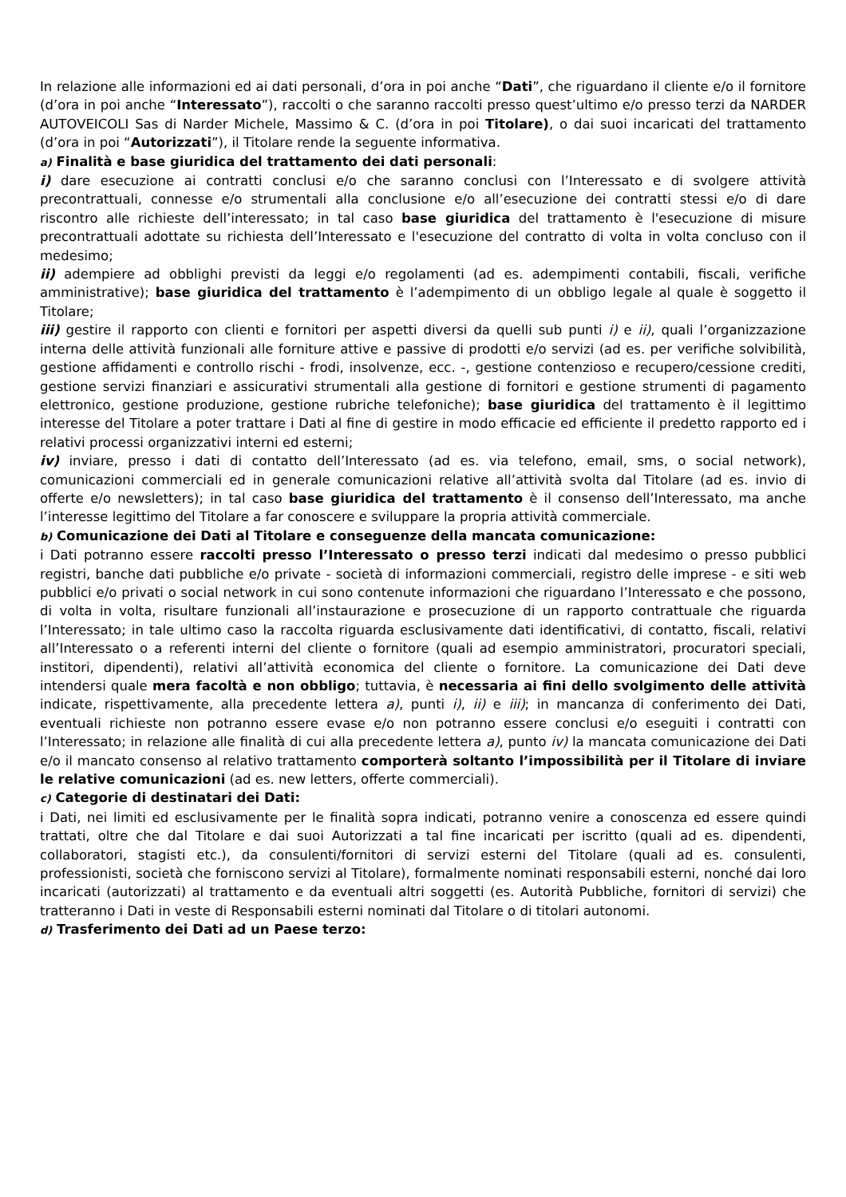In relazione alle informazioni ed ai dati personali, d’ora in poi anche “Dati”, che riguardano il cliente e/o il fornitore (d’ora in poi anche “Interessato”), raccolti o che saranno raccolti presso quest’ultimo e/o presso terzi da NARDER AUTOVEICOLI Sas di Narder Michele, Massimo & C. (d’ora in poi Titolare), o dai suoi incaricati del trattamento (d’ora in poi “Autorizzati”), il Titolare rende la seguente informativa.
a) Finalità e base giuridica del trattamento dei dati personali:
i) dare esecuzione ai contratti conclusi e/o che saranno conclusi con l’Interessato e di svolgere attività precontrattuali, connesse e/o strumentali alla conclusione e/o all’esecuzione dei contratti stessi e/o di dare riscontro alle richieste dell’interessato; in tal caso base giuridica del trattamento è l'esecuzione di misure precontrattuali adottate su richiesta dell’Interessato e l'esecuzione del contratto di volta in volta concluso con il medesimo;
ii) adempiere ad obblighi previsti da leggi e/o regolamenti (ad es. adempimenti contabili, fiscali, verifiche amministrative); base giuridica del trattamento è l’adempimento di un obbligo legale al quale è soggetto il Titolare;
iii) gestire il rapporto con clienti e fornitori per aspetti diversi da quelli sub punti i) e ii), quali l’organizzazione interna delle attività funzionali alle forniture attive e passive di prodotti e/o servizi (ad es. per verifiche solvibilità, gestione affidamenti e controllo rischi - frodi, insolvenze, ecc. -, gestione contenzioso e recupero/cessione crediti, gestione servizi finanziari e assicurativi strumentali alla gestione di fornitori e gestione strumenti di pagamento elettronico, gestione produzione, gestione rubriche telefoniche); base giuridica del trattamento è il legittimo interesse del Titolare a poter trattare i Dati al fine di gestire in modo efficacie ed efficiente il predetto rapporto ed i relativi processi organizzativi interni ed esterni;
iv) inviare, presso i dati di contatto dell’Interessato (ad es. via telefono, email, sms, o social network), comunicazioni commerciali ed in generale comunicazioni relative all’attività svolta dal Titolare (ad es. invio di offerte e/o newsletters); in tal caso base giuridica del trattamento è il consenso dell’Interessato, ma anche l’interesse legittimo del Titolare a far conoscere e sviluppare la propria attività commerciale.
b) Comunicazione dei Dati al Titolare e conseguenze della mancata comunicazione:
i Dati potranno essere raccolti presso l’Interessato o presso terzi indicati dal medesimo o presso pubblici registri, banche dati pubbliche e/o private - società di informazioni commerciali, registro delle imprese - e siti web pubblici e/o privati o social network in cui sono contenute informazioni che riguardano l’Interessato e che possono, di volta in volta, risultare funzionali all’instaurazione e prosecuzione di un rapporto contrattuale che riguarda l’Interessato; in tale ultimo caso la raccolta riguarda esclusivamente dati identificativi, di contatto, fiscali, relativi all’Interessato o a referenti interni del cliente o fornitore (quali ad esempio amministratori, procuratori speciali, institori, dipendenti), relativi all’attività economica del cliente o fornitore. La comunicazione dei Dati deve intendersi quale mera facoltà e non obbligo; tuttavia, è necessaria ai fini dello svolgimento delle attività indicate, rispettivamente, alla precedente lettera a), punti i), ii) e iii); in mancanza di conferimento dei Dati, eventuali richieste non potranno essere evase e/o non potranno essere conclusi e/o eseguiti i contratti con l’Interessato; in relazione alle finalità di cui alla precedente lettera a), punto iv) la mancata comunicazione dei Dati e/o il mancato consenso al relativo trattamento comporterà soltanto l’impossibilità per il Titolare di inviare le relative comunicazioni (ad es. new letters, offerte commerciali).
c) Categorie di destinatari dei Dati:
i Dati, nei limiti ed esclusivamente per le finalità sopra indicati, potranno venire a conoscenza ed essere quindi trattati, oltre che dal Titolare e dai suoi Autorizzati a tal fine incaricati per iscritto (quali ad es. dipendenti, collaboratori, stagisti etc.), da consulenti/fornitori di servizi esterni del Titolare (quali ad es. consulenti, professionisti, società che forniscono servizi al Titolare), formalmente nominati responsabili esterni, nonché dai loro incaricati (autorizzati) al trattamento e da eventuali altri soggetti (es. Autorità Pubbliche, fornitori di servizi) che tratteranno i Dati in veste di Responsabili esterni nominati dal Titolare o di titolari autonomi.
d) Trasferimento dei Dati ad un Paese terzo: